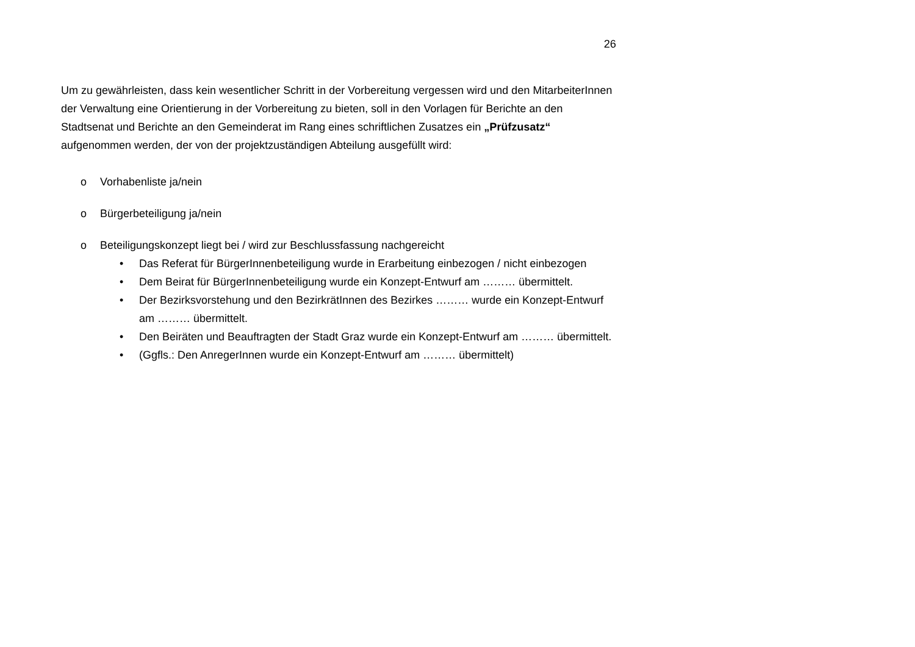26
Um zu gewährleisten, dass kein wesentlicher Schritt in der Vorbereitung vergessen wird und den MitarbeiterInnen der Verwaltung eine Orientierung in der Vorbereitung zu bieten, soll in den Vorlagen für Berichte an den Stadtsenat und Berichte an den Gemeinderat im Rang eines schriftlichen Zusatzes ein „Prüfzusatz“ aufgenommen werden, der von der projektzuständigen Abteilung ausgefüllt wird:
o Vorhabenliste ja/nein
o Bürgerbeteiligung ja/nein
o Beteiligungskonzept liegt bei / wird zur Beschlussfassung nachgereicht
• Das Referat für BürgerInnenbeteiligung wurde in Erarbeitung einbezogen / nicht einbezogen
• Dem Beirat für BürgerInnenbeteiligung wurde ein Konzept-Entwurf am ……… übermittelt.
• Der Bezirksvorstehung und den BezirkrätInnen des Bezirkes ……… wurde ein Konzept-Entwurf am ……… übermittelt.
• Den Beiräten und Beauftragten der Stadt Graz wurde ein Konzept-Entwurf am ……… übermittelt.
• (Ggfls.: Den AnregerInnen wurde ein Konzept-Entwurf am ……… übermittelt)